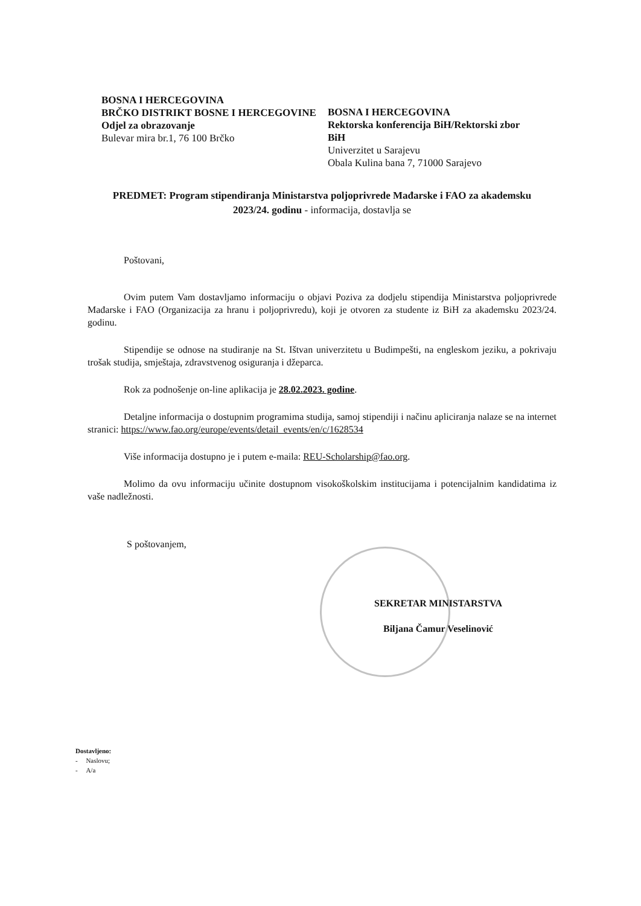BOSNA I HERCEGOVINA
BRČKO DISTRIKT BOSNE I HERCEGOVINE
Odjel za obrazovanje
Bulevar mira br.1, 76 100 Brčko
BOSNA I HERCEGOVINA
Rektorska konferencija BiH/Rektorski zbor BiH
Univerzitet u Sarajevu
Obala Kulina bana 7, 71000 Sarajevo
PREDMET: Program stipendiranja Ministarstva poljoprivrede Mađarske i FAO za akademsku 2023/24. godinu - informacija, dostavlja se
Poštovani,
Ovim putem Vam dostavljamo informaciju o objavi Poziva za dodjelu stipendija Ministarstva poljoprivrede Mađarske i FAO (Organizacija za hranu i poljoprivredu), koji je otvoren za studente iz BiH za akademsku 2023/24. godinu.
Stipendije se odnose na studiranje na St. Ištvan univerzitetu u Budimpešti, na engleskom jeziku, a pokrivaju trošak studija, smještaja, zdravstvenog osiguranja i džeparca.
Rok za podnošenje on-line aplikacija je 28.02.2023. godine.
Detaljne informacija o dostupnim programima studija, samoj stipendiji i načinu apliciranja nalaze se na internet stranici: https://www.fao.org/europe/events/detail_events/en/c/1628534
Više informacija dostupno je i putem e-maila: REU-Scholarship@fao.org.
Molimo da ovu informaciju učinite dostupnom visokoškolskim institucijama i potencijalnim kandidatima iz vaše nadležnosti.
S poštovanjem,
SEKRETAR MINISTARSTVA
Biljana Čamur Veselinović
Dostavljeno:
- Naslovu;
- A/a